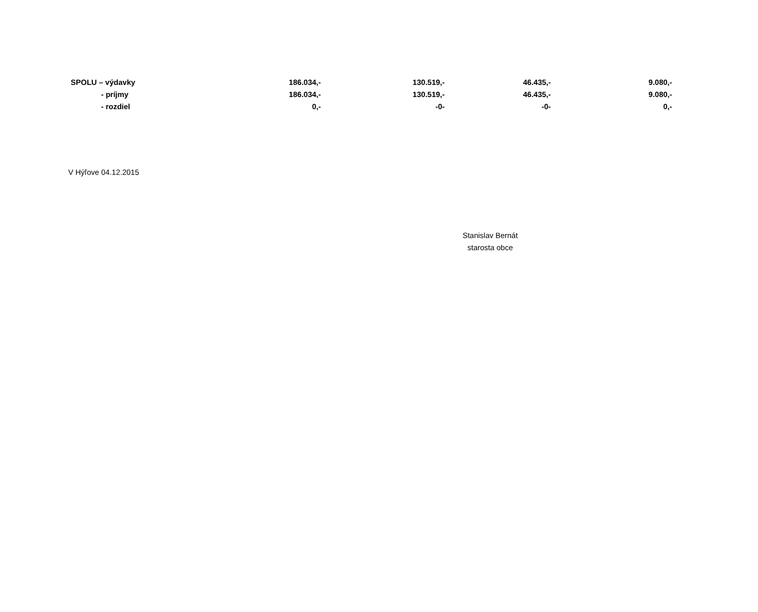| SPOLU – výdavky | 186.034,- | 130.519,- | 46.435,- | 9.080,- |
| - príjmy | 186.034,- | 130.519,- | 46.435,- | 9.080,- |
| - rozdiel | 0,- | -0- | -0- | 0,- |
V Hýľove 04.12.2015
Stanislav Bernát
starosta obce